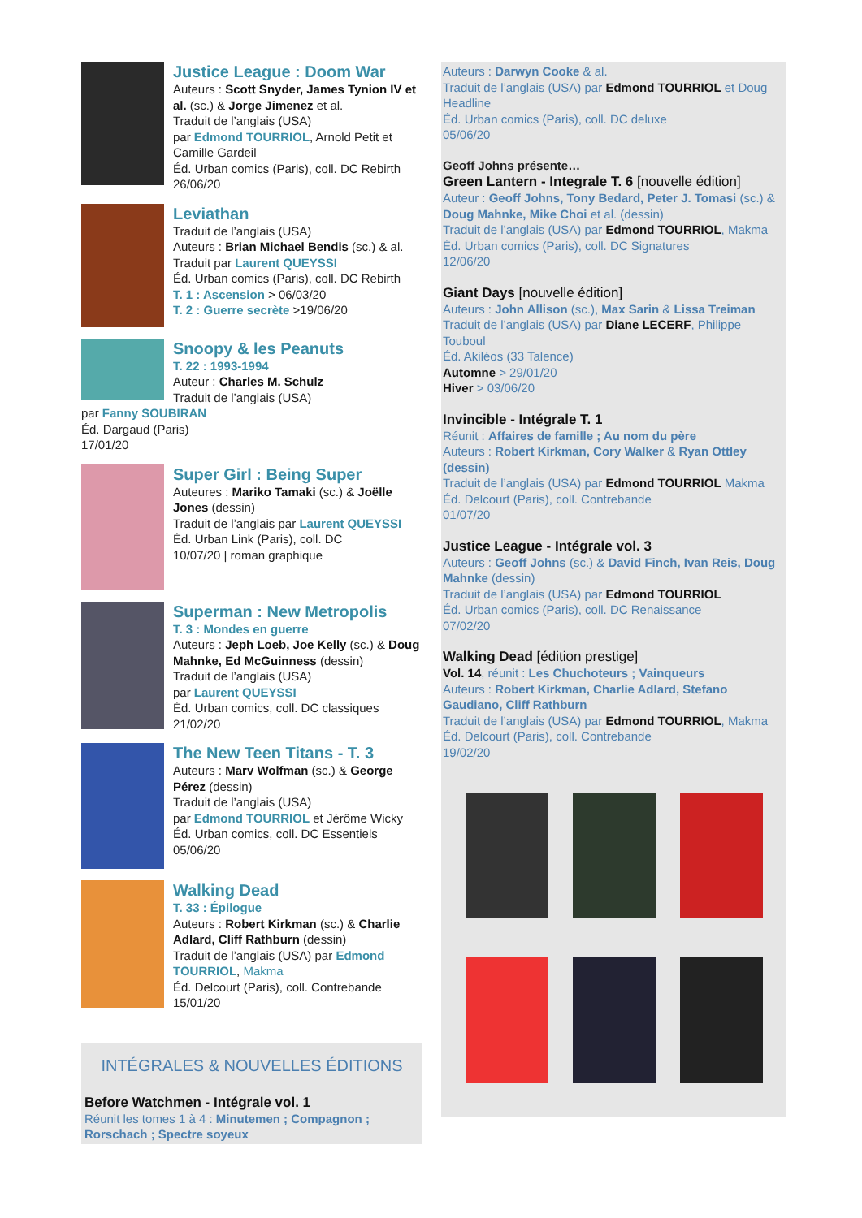Justice League : Doom War
Auteurs : Scott Snyder, James Tynion IV et al. (sc.) & Jorge Jimenez et al.
Traduit de l’anglais (USA)
par Edmond TOURRIOL, Arnold Petit et Camille Gardeil
Éd. Urban comics (Paris), coll. DC Rebirth
26/06/20
Leviathan
Traduit de l’anglais (USA)
Auteurs : Brian Michael Bendis (sc.) & al.
Traduit par Laurent QUEYSSI
Éd. Urban comics (Paris), coll. DC Rebirth
T. 1 : Ascension > 06/03/20
T. 2 : Guerre secrète >19/06/20
Snoopy & les Peanuts
T. 22 : 1993-1994
Auteur : Charles M. Schulz
Traduit de l’anglais (USA)
par Fanny SOUBIRAN
Éd. Dargaud (Paris)
17/01/20
Super Girl : Being Super
Auteures : Mariko Tamaki (sc.) & Joëlle Jones (dessin)
Traduit de l’anglais par Laurent QUEYSSI
Éd. Urban Link (Paris), coll. DC
10/07/20 | roman graphique
Superman : New Metropolis
T. 3 : Mondes en guerre
Auteurs : Jeph Loeb, Joe Kelly (sc.) & Doug Mahnke, Ed McGuinness (dessin)
Traduit de l’anglais (USA)
par Laurent QUEYSSI
Éd. Urban comics, coll. DC classiques
21/02/20
The New Teen Titans - T. 3
Auteurs : Marv Wolfman (sc.) & George Pérez (dessin)
Traduit de l’anglais (USA)
par Edmond TOURRIOL et Jérôme Wicky
Éd. Urban comics, coll. DC Essentiels
05/06/20
Walking Dead
T. 33 : Épilogue
Auteurs : Robert Kirkman (sc.) & Charlie Adlard, Cliff Rathburn (dessin)
Traduit de l’anglais (USA) par Edmond TOURRIOL, Makma
Éd. Delcourt (Paris), coll. Contrebande
15/01/20
INTÉGRALES & NOUVELLES ÉDITIONS
Before Watchmen - Intégrale vol. 1
Réunit les tomes 1 à 4 : Minutemen ; Compagnon ; Rorschach ; Spectre soyeux
Auteurs : Darwyn Cooke & al.
Traduit de l’anglais (USA) par Edmond TOURRIOL et Doug Headline
Éd. Urban comics (Paris), coll. DC deluxe
05/06/20
Geoff Johns présente…
Green Lantern - Integrale T. 6 [nouvelle édition]
Auteur : Geoff Johns, Tony Bedard, Peter J. Tomasi (sc.) & Doug Mahnke, Mike Choi et al. (dessin)
Traduit de l’anglais (USA) par Edmond TOURRIOL, Makma
Éd. Urban comics (Paris), coll. DC Signatures
12/06/20
Giant Days [nouvelle édition]
Auteurs : John Allison (sc.), Max Sarin & Lissa Treiman
Traduit de l’anglais (USA) par Diane LECERF, Philippe Touboul
Éd. Akiléos (33 Talence)
Automne > 29/01/20
Hiver > 03/06/20
Invincible - Intégrale T. 1
Réunit : Affaires de famille ; Au nom du père
Auteurs : Robert Kirkman, Cory Walker & Ryan Ottley (dessin)
Traduit de l’anglais (USA) par Edmond TOURRIOL Makma
Éd. Delcourt (Paris), coll. Contrebande
01/07/20
Justice League - Intégrale vol. 3
Auteurs : Geoff Johns (sc.) & David Finch, Ivan Reis, Doug Mahnke (dessin)
Traduit de l’anglais (USA) par Edmond TOURRIOL
Éd. Urban comics (Paris), coll. DC Renaissance
07/02/20
Walking Dead [édition prestige]
Vol. 14, réunit : Les Chuchoteurs ; Vainqueurs
Auteurs : Robert Kirkman, Charlie Adlard, Stefano Gaudiano, Cliff Rathburn
Traduit de l’anglais (USA) par Edmond TOURRIOL, Makma
Éd. Delcourt (Paris), coll. Contrebande
19/02/20